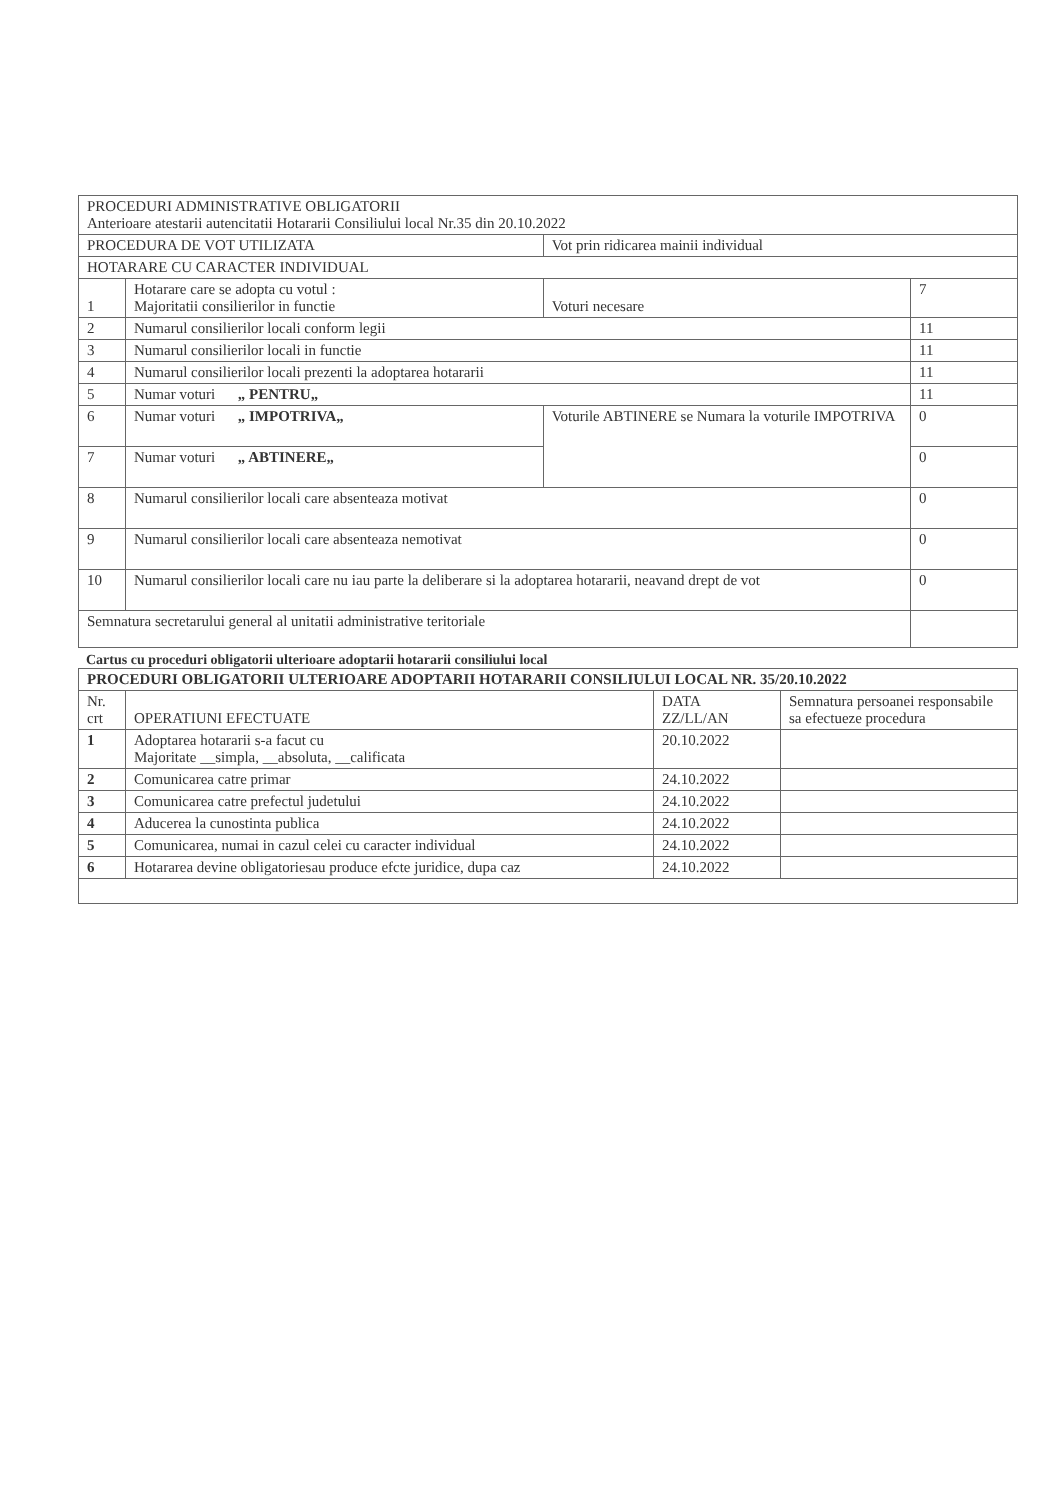| PROCEDURI ADMINISTRATIVE OBLIGATORII Anterioare atestarii autencitatii Hotararii Consiliului local Nr.35 din 20.10.2022 | | | |
| PROCEDURA DE VOT UTILIZATA | | Vot prin ridicarea mainii individual | |
| HOTARARE CU CARACTER INDIVIDUAL | | | |
| 1 | Hotarare care se adopta cu votul : Majoritatii consilierilor in functie | Voturi necesare | 7 |
| 2 | Numarul consilierilor locali conform legii | | 11 |
| 3 | Numarul consilierilor locali in functie | | 11 |
| 4 | Numarul consilierilor locali prezenti la adoptarea hotararii | | 11 |
| 5 | Numar voturi „ PENTRU„ | | 11 |
| 6 | Numar voturi „ IMPOTRIVA„ | Voturile ABTINERE se Numara la voturile IMPOTRIVA | 0 |
| 7 | Numar voturi „ ABTINERE„ | | 0 |
| 8 | Numarul consilierilor locali care absenteaza motivat | | 0 |
| 9 | Numarul consilierilor locali care absenteaza nemotivat | | 0 |
| 10 | Numarul consilierilor locali care nu iau parte la deliberare si la adoptarea hotararii, neavand drept de vot | | 0 |
| Semnatura secretarului general al unitatii administrative teritoriale | | | |
Cartus cu proceduri obligatorii ulterioare adoptarii hotararii consiliului local
| PROCEDURI OBLIGATORII ULTERIOARE ADOPTARII HOTARARII CONSILIULUI LOCAL NR. 35/20.10.2022 | | | |
| --- | --- | --- | --- |
| Nr. crt | OPERATIUNI EFECTUATE | DATA ZZ/LL/AN | Semnatura persoanei responsabile sa efectueze procedura |
| 1 | Adoptarea hotararii s-a facut cu Majoritate __simpla, __absoluta, __calificata | 20.10.2022 | |
| 2 | Comunicarea catre primar | 24.10.2022 | |
| 3 | Comunicarea catre prefectul judetului | 24.10.2022 | |
| 4 | Aducerea la cunostinta publica | 24.10.2022 | |
| 5 | Comunicarea, numai in cazul celei cu caracter individual | 24.10.2022 | |
| 6 | Hotararea devine obligatoriesau produce efcte juridice, dupa caz | 24.10.2022 | |